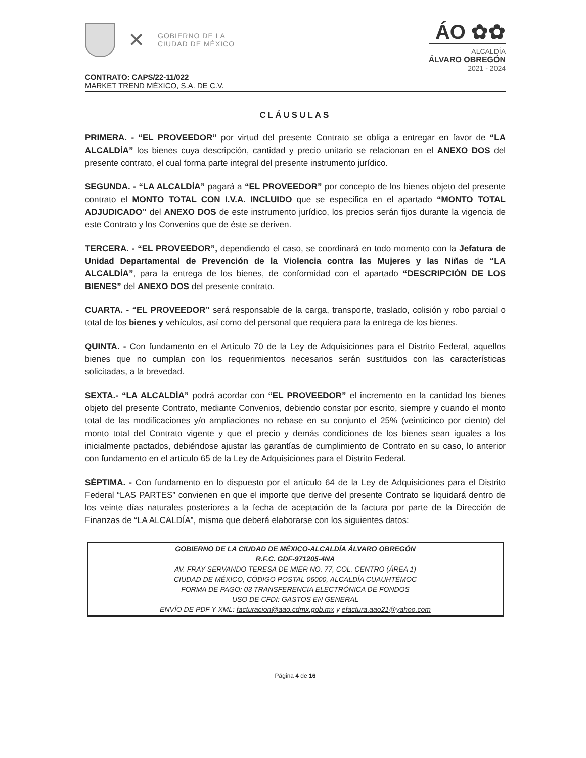✕
GOBIERNO DE LA
CIUDAD DE MÉXICO
ÁO ✿✿
ALCALDÍA
ÁLVARO OBREGÓN
2021 - 2024
CONTRATO: CAPS/22-11/022
MARKET TREND MÉXICO, S.A. DE C.V.
CLÁUSULAS
PRIMERA. - “EL PROVEEDOR” por virtud del presente Contrato se obliga a entregar en favor de “LA ALCALDÍA” los bienes cuya descripción, cantidad y precio unitario se relacionan en el ANEXO DOS del presente contrato, el cual forma parte integral del presente instrumento jurídico.
SEGUNDA. - “LA ALCALDÍA” pagará a “EL PROVEEDOR” por concepto de los bienes objeto del presente contrato el MONTO TOTAL CON I.V.A. INCLUIDO que se especifica en el apartado “MONTO TOTAL ADJUDICADO” del ANEXO DOS de este instrumento jurídico, los precios serán fijos durante la vigencia de este Contrato y los Convenios que de éste se deriven.
TERCERA. - “EL PROVEEDOR”, dependiendo el caso, se coordinará en todo momento con la Jefatura de Unidad Departamental de Prevención de la Violencia contra las Mujeres y las Niñas de “LA ALCALDÍA”, para la entrega de los bienes, de conformidad con el apartado “DESCRIPCIÓN DE LOS BIENES” del ANEXO DOS del presente contrato.
CUARTA. - “EL PROVEEDOR” será responsable de la carga, transporte, traslado, colisión y robo parcial o total de los bienes y vehículos, así como del personal que requiera para la entrega de los bienes.
QUINTA. - Con fundamento en el Artículo 70 de la Ley de Adquisiciones para el Distrito Federal, aquellos bienes que no cumplan con los requerimientos necesarios serán sustituidos con las características solicitadas, a la brevedad.
SEXTA.- “LA ALCALDÍA” podrá acordar con “EL PROVEEDOR” el incremento en la cantidad los bienes objeto del presente Contrato, mediante Convenios, debiendo constar por escrito, siempre y cuando el monto total de las modificaciones y/o ampliaciones no rebase en su conjunto el 25% (veinticinco por ciento) del monto total del Contrato vigente y que el precio y demás condiciones de los bienes sean iguales a los inicialmente pactados, debiéndose ajustar las garantías de cumplimiento de Contrato en su caso, lo anterior con fundamento en el artículo 65 de la Ley de Adquisiciones para el Distrito Federal.
SÉPTIMA. - Con fundamento en lo dispuesto por el artículo 64 de la Ley de Adquisiciones para el Distrito Federal “LAS PARTES” convienen en que el importe que derive del presente Contrato se liquidará dentro de los veinte días naturales posteriores a la fecha de aceptación de la factura por parte de la Dirección de Finanzas de “LA ALCALDÍA”, misma que deberá elaborarse con los siguientes datos:
GOBIERNO DE LA CIUDAD DE MÉXICO-ALCALDÍA ÁLVARO OBREGÓN
R.F.C. GDF-971205-4NA
AV. FRAY SERVANDO TERESA DE MIER NO. 77, COL. CENTRO (ÁREA 1)
CIUDAD DE MÉXICO, CÓDIGO POSTAL 06000, ALCALDÍA CUAUHTÉMOC
FORMA DE PAGO: 03 TRANSFERENCIA ELECTRÓNICA DE FONDOS
USO DE CFDI: GASTOS EN GENERAL
ENVÍO DE PDF Y XML: facturacion@aao.cdmx.gob.mx y efactura.aao21@yahoo.com
Página 4 de 16